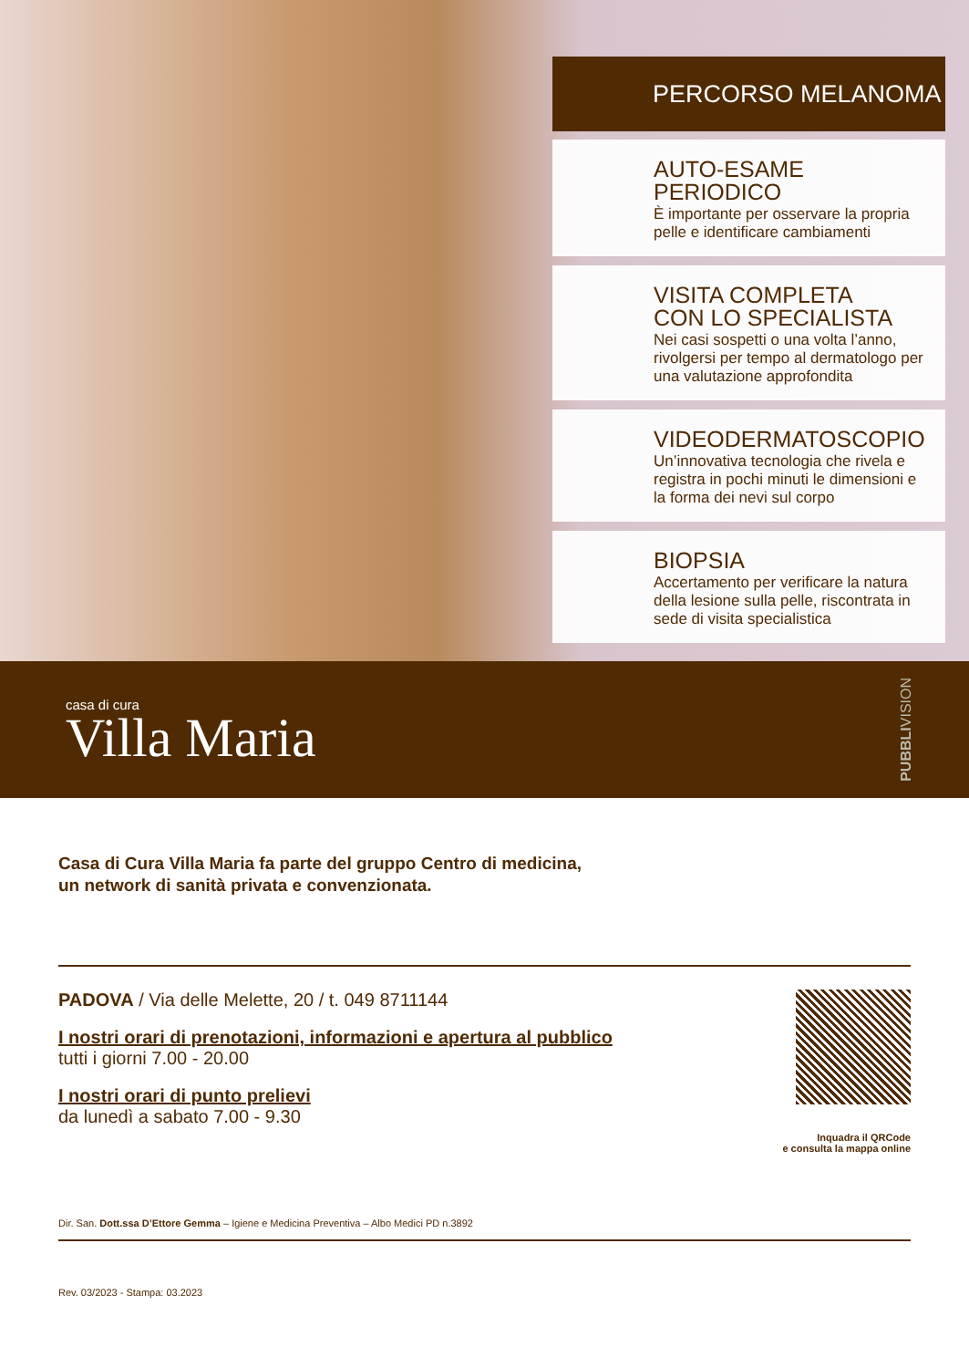PERCORSO MELANOMA
AUTO-ESAME PERIODICO
È importante per osservare la propria pelle e identificare cambiamenti
VISITA COMPLETA
CON LO SPECIALISTA
Nei casi sospetti o una volta l’anno, rivolgersi per tempo al dermatologo per una valutazione approfondita
VIDEODERMATOSCOPIO
Un’innovativa tecnologia che rivela e registra in pochi minuti le dimensioni e la forma dei nevi sul corpo
BIOPSIA
Accertamento per verificare la natura della lesione sulla pelle, riscontrata in sede di visita specialistica
casa di cura
Villa Maria
PUBBLIVISION
Casa di Cura Villa Maria fa parte del gruppo Centro di medicina,
un network di sanità privata e convenzionata.
PADOVA / Via delle Melette, 20 / t. 049 8711144
I nostri orari di prenotazioni, informazioni e apertura al pubblico
tutti i giorni 7.00 - 20.00
I nostri orari di punto prelievi
da lunedì a sabato 7.00 - 9.30
Inquadra il QRCode
e consulta la mappa online
Dir. San. Dott.ssa D’Ettore Gemma – Igiene e Medicina Preventiva – Albo Medici PD n.3892
Rev. 03/2023 - Stampa: 03.2023